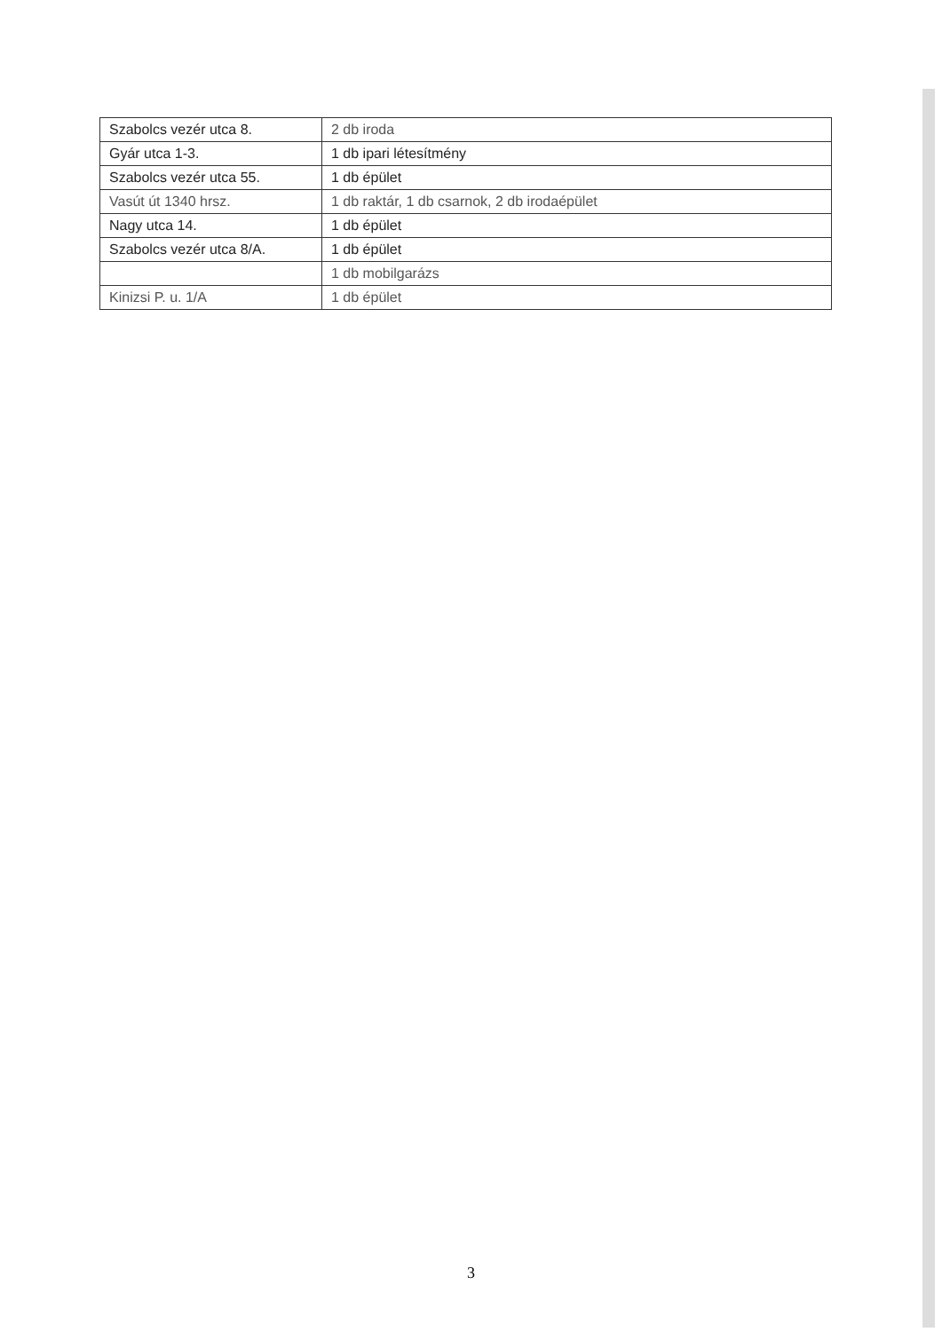| Szabolcs vezér utca 8. | 2 db iroda |
| Gyár utca 1-3. | 1 db ipari létesítmény |
| Szabolcs vezér utca 55. | 1 db épület |
| Vasút út 1340 hrsz. | 1 db raktár, 1 db csarnok, 2 db irodaépület |
| Nagy utca 14. | 1 db épület |
| Szabolcs vezér utca 8/A. | 1 db épület |
| | 1 db mobilgarázs |
| Kinizsi P. u. 1/A | 1 db épület |
3